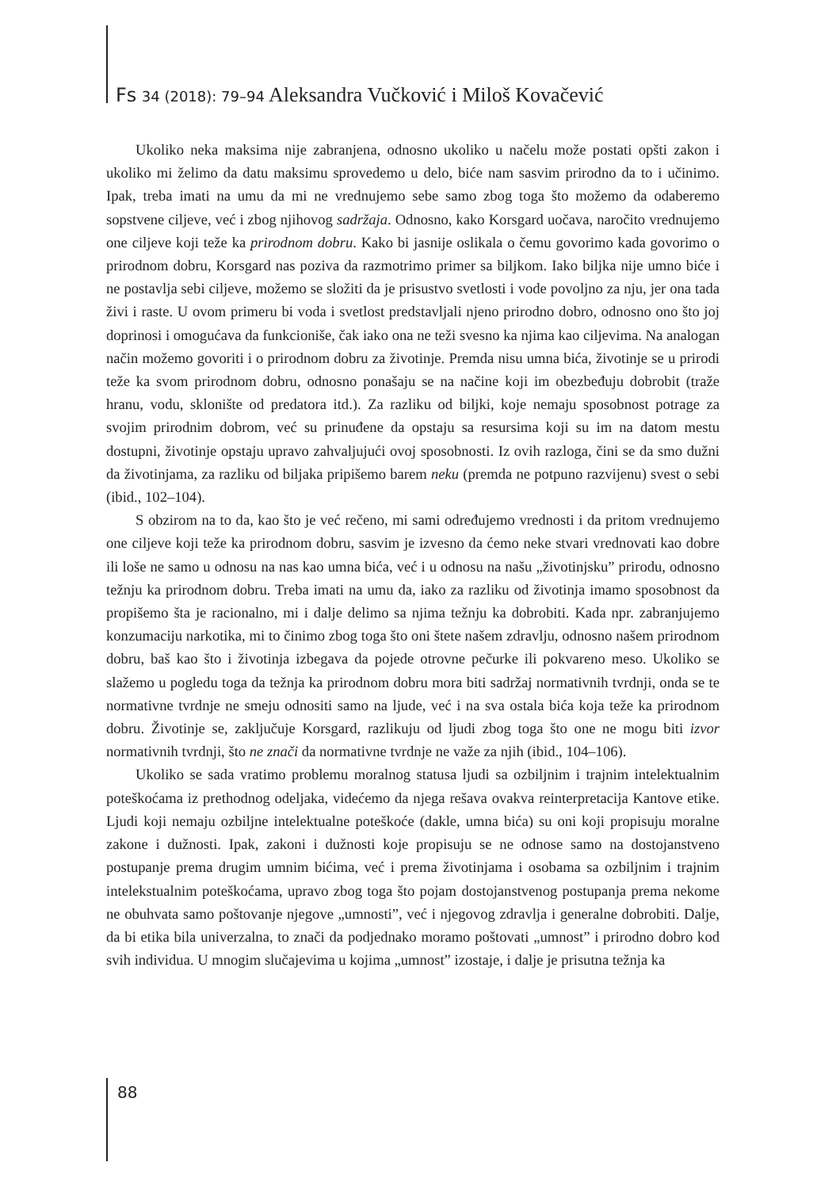Fs 34 (2018): 79–94 Aleksandra Vučković i Miloš Kovačević
Ukoliko neka maksima nije zabranjena, odnosno ukoliko u načelu može postati opšti zakon i ukoliko mi želimo da datu maksimu sprovedemo u delo, biće nam sasvim prirodno da to i učinimo. Ipak, treba imati na umu da mi ne vrednujemo sebe samo zbog toga što možemo da odaberemo sopstvene ciljeve, već i zbog njihovog sadržaja. Odnosno, kako Korsgard uočava, naročito vrednujemo one ciljeve koji teže ka prirodnom dobru. Kako bi jasnije oslikala o čemu govorimo kada govorimo o prirodnom dobru, Korsgard nas poziva da razmotrimo primer sa biljkom. Iako biljka nije umno biće i ne postavlja sebi ciljeve, možemo se složiti da je prisustvo svetlosti i vode povoljno za nju, jer ona tada živi i raste. U ovom primeru bi voda i svetlost predstavljali njeno prirodno dobro, odnosno ono što joj doprinosi i omogućava da funkcioniše, čak iako ona ne teži svesno ka njima kao ciljevima. Na analogan način možemo govoriti i o prirodnom dobru za životinje. Premda nisu umna bića, životinje se u prirodi teže ka svom prirodnom dobru, odnosno ponašaju se na načine koji im obezbeđuju dobrobit (traže hranu, vodu, sklonište od predatora itd.). Za razliku od biljki, koje nemaju sposobnost potrage za svojim prirodnim dobrom, već su prinuđene da opstaju sa resursima koji su im na datom mestu dostupni, životinje opstaju upravo zahvaljujući ovoj sposobnosti. Iz ovih razloga, čini se da smo dužni da životinjama, za razliku od biljaka pripišemo barem neku (premda ne potpuno razvijenu) svest o sebi (ibid., 102–104).
S obzirom na to da, kao što je već rečeno, mi sami određujemo vrednosti i da pritom vrednujemo one ciljeve koji teže ka prirodnom dobru, sasvim je izvesno da ćemo neke stvari vrednovati kao dobre ili loše ne samo u odnosu na nas kao umna bića, već i u odnosu na našu „životinjsku” prirodu, odnosno težnju ka prirodnom dobru. Treba imati na umu da, iako za razliku od životinja imamo sposobnost da propišemo šta je racionalno, mi i dalje delimo sa njima težnju ka dobrobiti. Kada npr. zabranjujemo konzumaciju narkotika, mi to činimo zbog toga što oni štete našem zdravlju, odnosno našem prirodnom dobru, baš kao što i životinja izbegava da pojede otrovne pečurke ili pokvareno meso. Ukoliko se slažemo u pogledu toga da težnja ka prirodnom dobru mora biti sadržaj normativnih tvrdnji, onda se te normativne tvrdnje ne smeju odnositi samo na ljude, već i na sva ostala bića koja teže ka prirodnom dobru. Životinje se, zaključuje Korsgard, razlikuju od ljudi zbog toga što one ne mogu biti izvor normativnih tvrdnji, što ne znači da normativne tvrdnje ne važe za njih (ibid., 104–106).
Ukoliko se sada vratimo problemu moralnog statusa ljudi sa ozbiljnim i trajnim intelektualnim poteškoćama iz prethodnog odeljaka, videćemo da njega rešava ovakva reinterpretacija Kantove etike. Ljudi koji nemaju ozbiljne intelektualne poteškoće (dakle, umna bića) su oni koji propisuju moralne zakone i dužnosti. Ipak, zakoni i dužnosti koje propisuju se ne odnose samo na dostojanstveno postupanje prema drugim umnim bićima, već i prema životinjama i osobama sa ozbiljnim i trajnim intelekstualnim poteškoćama, upravo zbog toga što pojam dostojanstvenog postupanja prema nekome ne obuhvata samo poštovanje njegove „umnosti”, već i njegovog zdravlja i generalne dobrobiti. Dalje, da bi etika bila univerzalna, to znači da podjednako moramo poštovati „umnost” i prirodno dobro kod svih individua. U mnogim slučajevima u kojima „umnost” izostaje, i dalje je prisutna težnja ka
88